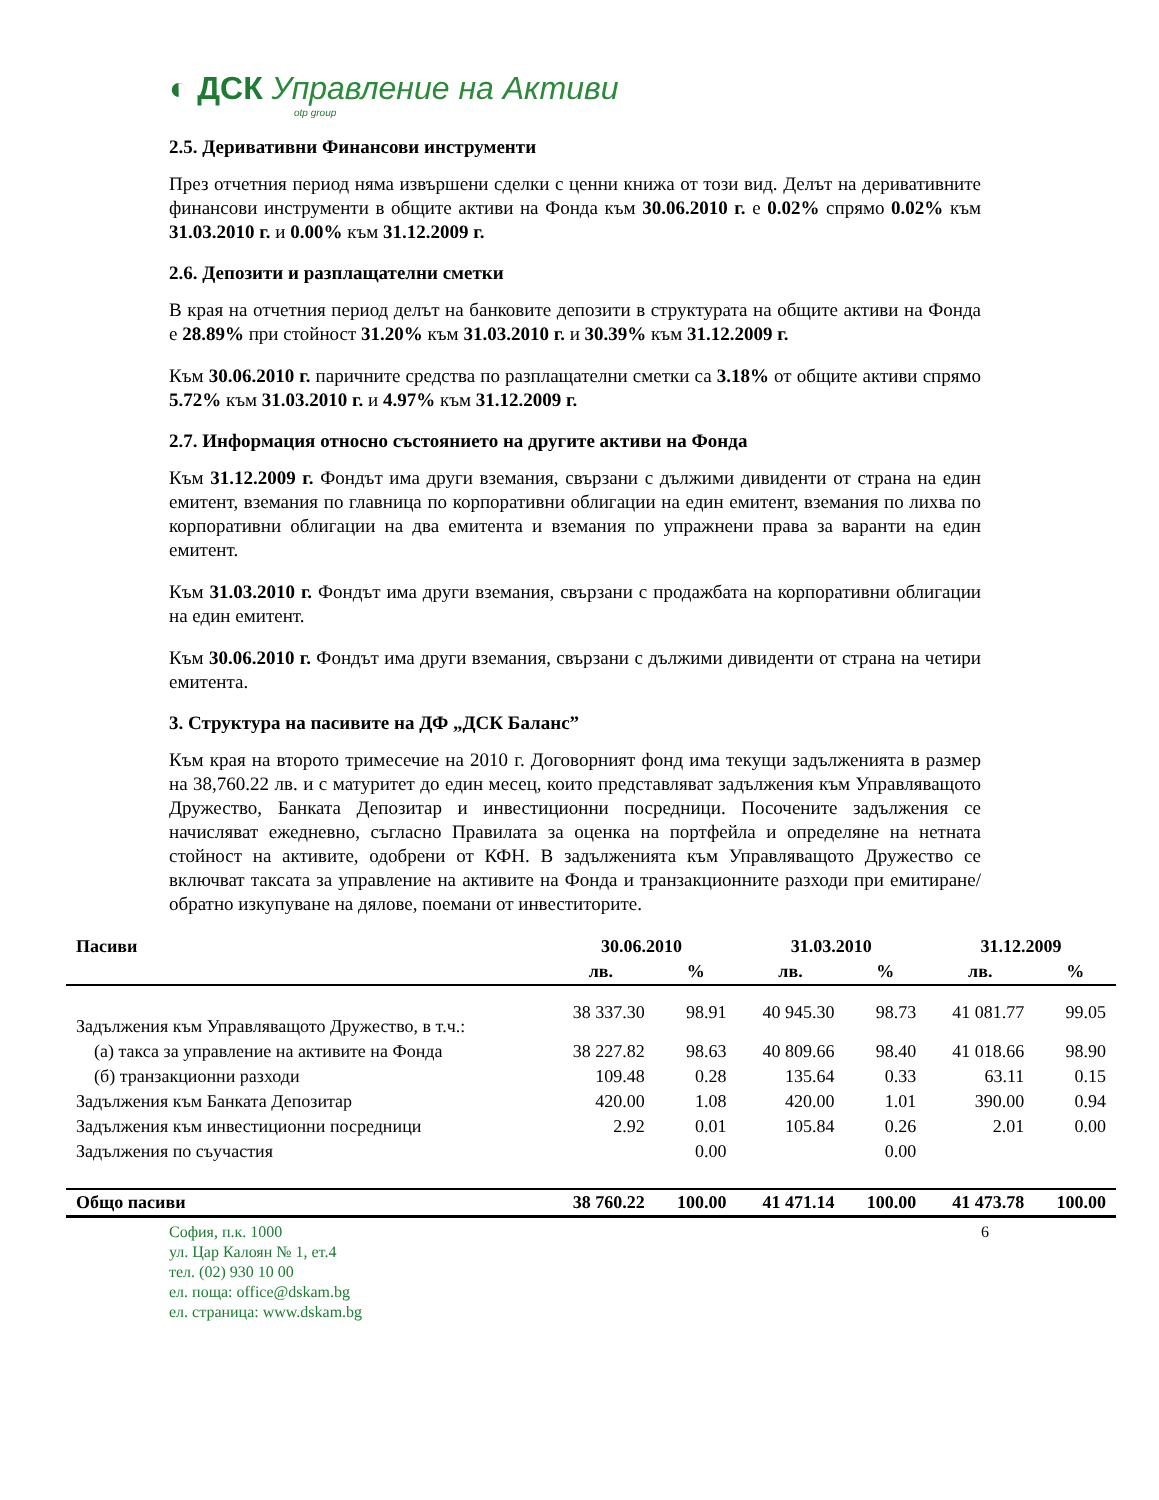◐ ДСК Управление на Активи
otp group
2.5. Деривативни Финансови инструменти
През отчетния период няма извършени сделки с ценни книжа от този вид. Делът на деривативните финансови инструменти в общите активи на Фонда към 30.06.2010 г. е 0.02% спрямо 0.02% към 31.03.2010 г. и 0.00% към 31.12.2009 г.
2.6. Депозити и разплащателни сметки
В края на отчетния период делът на банковите депозити в структурата на общите активи на Фонда е 28.89% при стойност 31.20% към 31.03.2010 г. и 30.39% към 31.12.2009 г.
Към 30.06.2010 г. паричните средства по разплащателни сметки са 3.18% от общите активи спрямо 5.72% към 31.03.2010 г. и 4.97% към 31.12.2009 г.
2.7. Информация относно състоянието на другите активи на Фонда
Към 31.12.2009 г. Фондът има други вземания, свързани с дължими дивиденти от страна на един емитент, вземания по главница по корпоративни облигации на един емитент, вземания по лихва по корпоративни облигации на два емитента и вземания по упражнени права за варанти на един емитент.
Към 31.03.2010 г. Фондът има други вземания, свързани с продажбата на корпоративни облигации на един емитент.
Към 30.06.2010 г. Фондът има други вземания, свързани с дължими дивиденти от страна на четири емитента.
3. Структура на пасивите на ДФ „ДСК Баланс”
Към края на второто тримесечие на 2010 г. Договорният фонд има текущи задълженията в размер на 38,760.22 лв. и с матуритет до един месец, които представляват задължения към Управляващото Дружество, Банката Депозитар и инвестиционни посредници. Посочените задължения се начисляват ежедневно, съгласно Правилата за оценка на портфейла и определяне на нетната стойност на активите, одобрени от КФН. В задълженията към Управляващото Дружество се включват таксата за управление на активите на Фонда и транзакционните разходи при емитиране/обратно изкупуване на дялове, поемани от инвеститорите.
| Пасиви | 30.06.2010 | | 31.03.2010 | | 31.12.2009 | |
| --- | --- | --- | --- | --- | --- | --- |
| | лв. | % | лв. | % | лв. | % |
| Задължения към Управляващото Дружество, в т.ч.: | 38 337.30 | 98.91 | 40 945.30 | 98.73 | 41 081.77 | 99.05 |
| (а) такса за управление на активите на Фонда | 38 227.82 | 98.63 | 40 809.66 | 98.40 | 41 018.66 | 98.90 |
| (б) транзакционни разходи | 109.48 | 0.28 | 135.64 | 0.33 | 63.11 | 0.15 |
| Задължения към Банката Депозитар | 420.00 | 1.08 | 420.00 | 1.01 | 390.00 | 0.94 |
| Задължения към инвестиционни посредници | 2.92 | 0.01 | 105.84 | 0.26 | 2.01 | 0.00 |
| Задължения по съучастия | | 0.00 | | 0.00 | | |
| Общо пасиви | 38 760.22 | 100.00 | 41 471.14 | 100.00 | 41 473.78 | 100.00 |
София, п.к. 1000
ул. Цар Калоян № 1, ет.4
тел. (02) 930 10 00
ел. поща: office@dskam.bg
ел. страница: www.dskam.bg
6